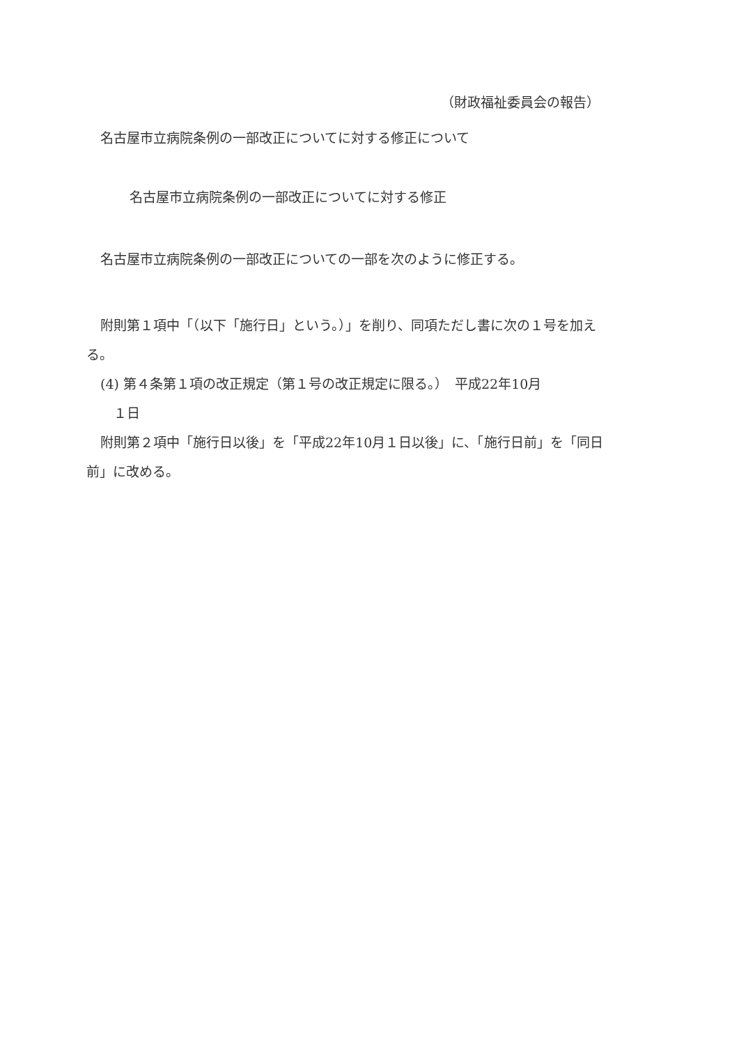（財政福祉委員会の報告）
名古屋市立病院条例の一部改正についてに対する修正について
名古屋市立病院条例の一部改正についてに対する修正
名古屋市立病院条例の一部改正についての一部を次のように修正する。
附則第１項中「（以下「施行日」という。）」を削り、同項ただし書に次の１号を加える。
(4) 第４条第１項の改正規定（第１号の改正規定に限る。）　平成22年10月
　１日
附則第２項中「施行日以後」を「平成22年10月１日以後」に、「施行日前」を「同日前」に改める。